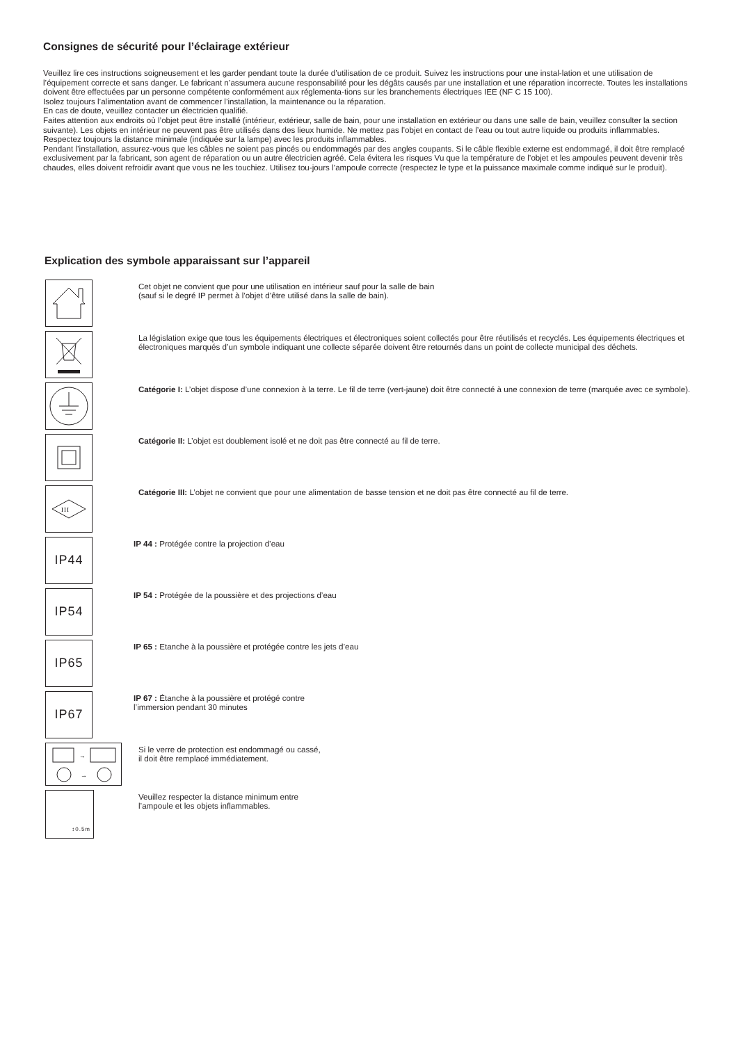Consignes de sécurité pour l’éclairage extérieur
Veuillez lire ces instructions soigneusement et les garder pendant toute la durée d’utilisation de ce produit. Suivez les instructions pour une instal-lation et une utilisation de l’équipement correcte et sans danger. Le fabricant n’assumera aucune responsabilité pour les dégâts causés par une installation et une réparation incorrecte. Toutes les installations doivent être effectuées par un personne compétente conformément aux réglementa-tions sur les branchements électriques IEE (NF C 15 100).
Isolez toujours l’alimentation avant de commencer l’installation, la maintenance ou la réparation.
En cas de doute, veuillez contacter un électricien qualifié.
Faites attention aux endroits où l’objet peut être installé (intérieur, extérieur, salle de bain, pour une installation en extérieur ou dans une salle de bain, veuillez consulter la section suivante). Les objets en intérieur ne peuvent pas être utilisés dans des lieux humide. Ne mettez pas l’objet en contact de l’eau ou tout autre liquide ou produits inflammables. Respectez toujours la distance minimale (indiquée sur la lampe) avec les produits inflammables.
Pendant l’installation, assurez-vous que les câbles ne soient pas pincés ou endommagés par des angles coupants. Si le câble flexible externe est endommagé, il doit être remplacé exclusivement par la fabricant, son agent de réparation ou un autre électricien agréé. Cela évitera les risques Vu que la température de l’objet et les ampoules peuvent devenir très chaudes, elles doivent refroidir avant que vous ne les touchiez. Utilisez tou-jours l’ampoule correcte (respectez le type et la puissance maximale comme indiqué sur le produit).
Explication des symbole apparaissant sur l’appareil
Cet objet ne convient que pour une utilisation en intérieur sauf pour la salle de bain
(sauf si le degré IP permet à l’objet d’être utilisé dans la salle de bain).
La législation exige que tous les équipements électriques et électroniques soient collectés pour être réutilisés et recyclés. Les équipements électriques et électroniques marqués d’un symbole indiquant une collecte séparée doivent être retournés dans un point de collecte municipal des déchets.
Catégorie I: L’objet dispose d’une connexion à la terre. Le fil de terre (vert-jaune) doit être connecté à une connexion de terre (marquée avec ce symbole).
Catégorie II: L’objet est doublement isolé et ne doit pas être connecté au fil de terre.
III
Catégorie III: L’objet ne convient que pour une alimentation de basse tension et ne doit pas être connecté au fil de terre.
IP44
IP 44 : Protégée contre la projection d’eau
IP54
IP 54 : Protégée de la poussière et des projections d’eau
IP65
IP 65 : Etanche à la poussière et protégée contre les jets d’eau
IP67
IP 67 : Étanche à la poussière et protégé contre
l’immersion pendant 30 minutes
→
→
Si le verre de protection est endommagé ou cassé,
il doit être remplacé immédiatement.
↕0.5m
Veuillez respecter la distance minimum entre
l’ampoule et les objets inflammables.